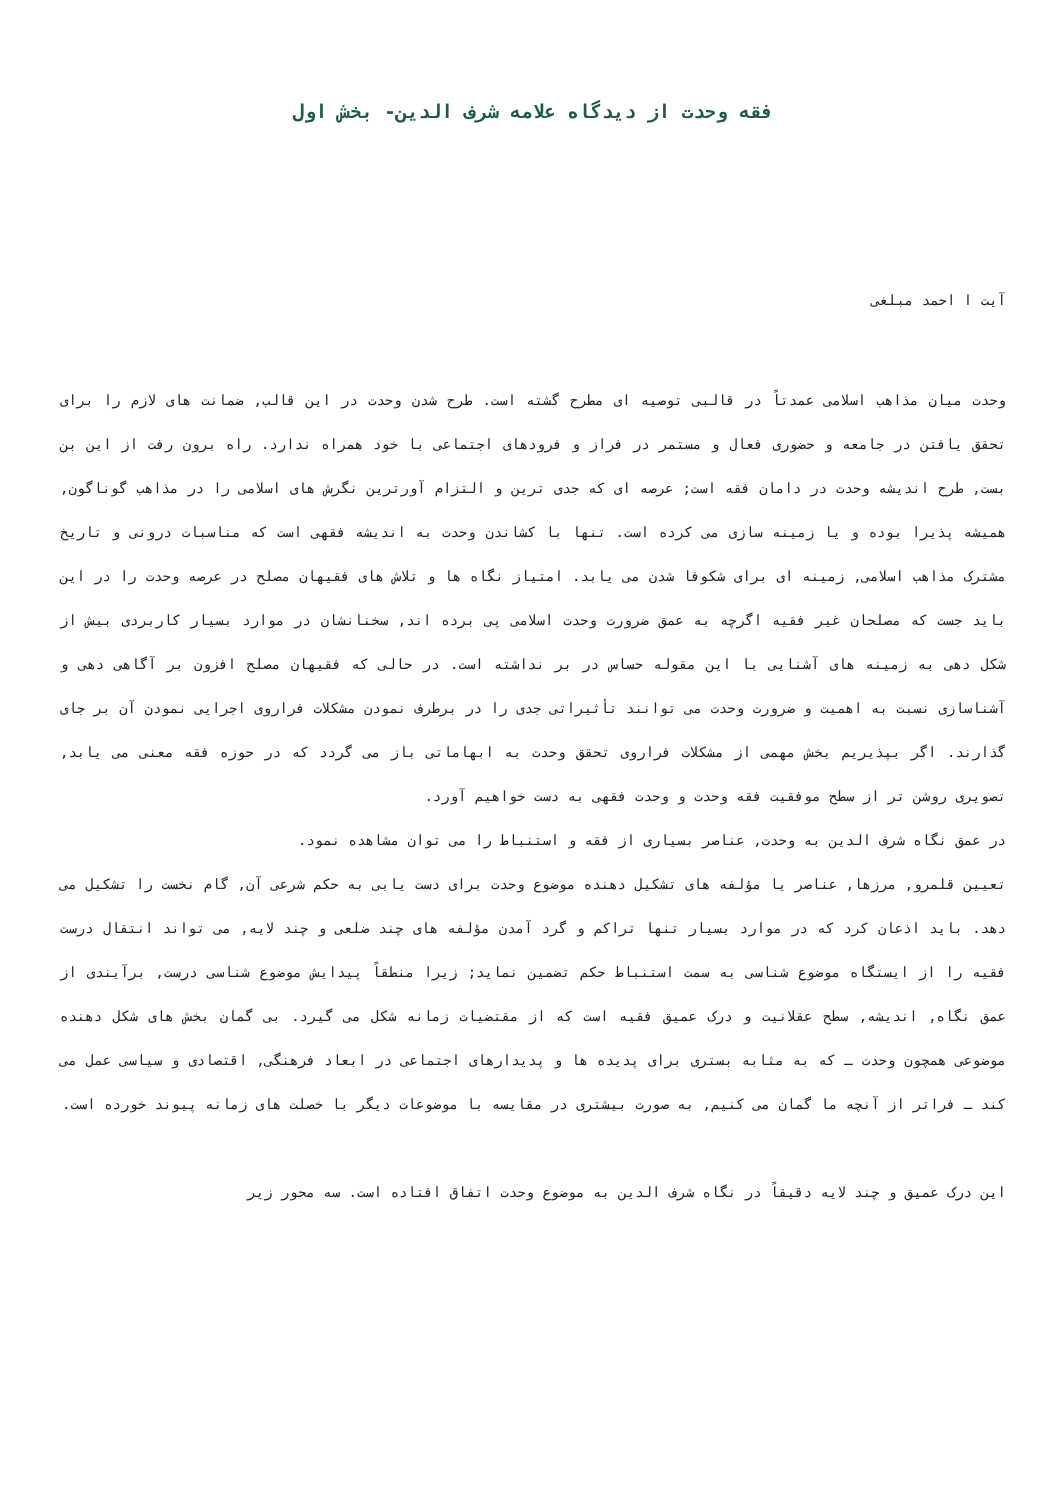فقه وحدت از دیدگاه علامه شرف الدین- بخش اول
آیت ا احمد مبلغی
وحدت میان مذاهب اسلامی عمدتاً در قالبی توصیه ای مطرح گشته است. طرح شدن وحدت در این قالب, ضمانت های لازم را برای تحقق یافتن در جامعه و حضوری فعال و مستمر در فراز و فرودهای اجتماعی با خود همراه ندارد. راه برون رفت از این بن بست, طرح اندیشه وحدت در دامان فقه است; عرصه ای که جدی ترین و التزام آورترین نگرش های اسلامی را در مذاهب گوناگون, همیشه پذیرا بوده و یا زمینه سازی می کرده است. تنها با کشاندن وحدت به اندیشه فقهی است که مناسبات درونی و تاریخ مشترک مذاهب اسلامی, زمینه ای برای شکوفا شدن می یابد. امتیاز نگاه ها و تلاش های فقیهان مصلح در عرصه وحدت را در این باید جست که مصلحان غیر فقیه اگرچه به عمق ضرورت وحدت اسلامی پی برده اند, سخنانشان در موارد بسیار کاربردی بیش از شکل دهی به زمینه های آشنایی با این مقوله حساس در بر نداشته است. در حالی که فقیهان مصلح افزون بر آگاهی دهی و آشناسازی نسبت به اهمیت و ضرورت وحدت می توانند تأثیراتی جدی را در برطرف نمودن مشکلات فراروی اجرایی نمودن آن بر جای گذارند. اگر بپذیریم بخش مهمی از مشکلات فراروی تحقق وحدت به ابهاماتی باز می گردد که در حوزه فقه معنی می یابد, تصویری روشن تر از سطح موفقیت فقه وحدت و وحدت فقهی به دست خواهیم آورد.
در عمق نگاه شرف الدین به وحدت, عناصر بسیاری از فقه و استنباط را می توان مشاهده نمود.
تعیین قلمرو, مرزها, عناصر یا مؤلفه های تشکیل دهنده موضوع وحدت برای دست یابی به حکم شرعی آن, گام نخست را تشکیل می دهد. باید اذعان کرد که در موارد بسیار تنها تراکم و گرد آمدن مؤلفه های چند ضلعی و چند لایه, می تواند انتقال درست فقیه را از ایستگاه موضوع شناسی به سمت استنباط حکم تضمین نماید; زیرا منطقاً پیدایش موضوع شناسی درست, برآیندی از عمق نگاه, اندیشه, سطح عقلانیت و درک عمیق فقیه است که از مقتضیات زمانه شکل می گیرد. بی گمان بخش های شکل دهنده موضوعی همچون وحدت ـ که به مثابه بستری برای پدیده ها و پدیدارهای اجتماعی در ابعاد فرهنگی, اقتصادی و سیاسی عمل می کند ـ فراتر از آنچه ما گمان می کنیم, به صورت بیشتری در مقایسه با موضوعات دیگر با خصلت های زمانه پیوند خورده است.
این درک عمیق و چند لایه دقیقاً در نگاه شرف الدین به موضوع وحدت اتفاق افتاده است. سه محور زیر